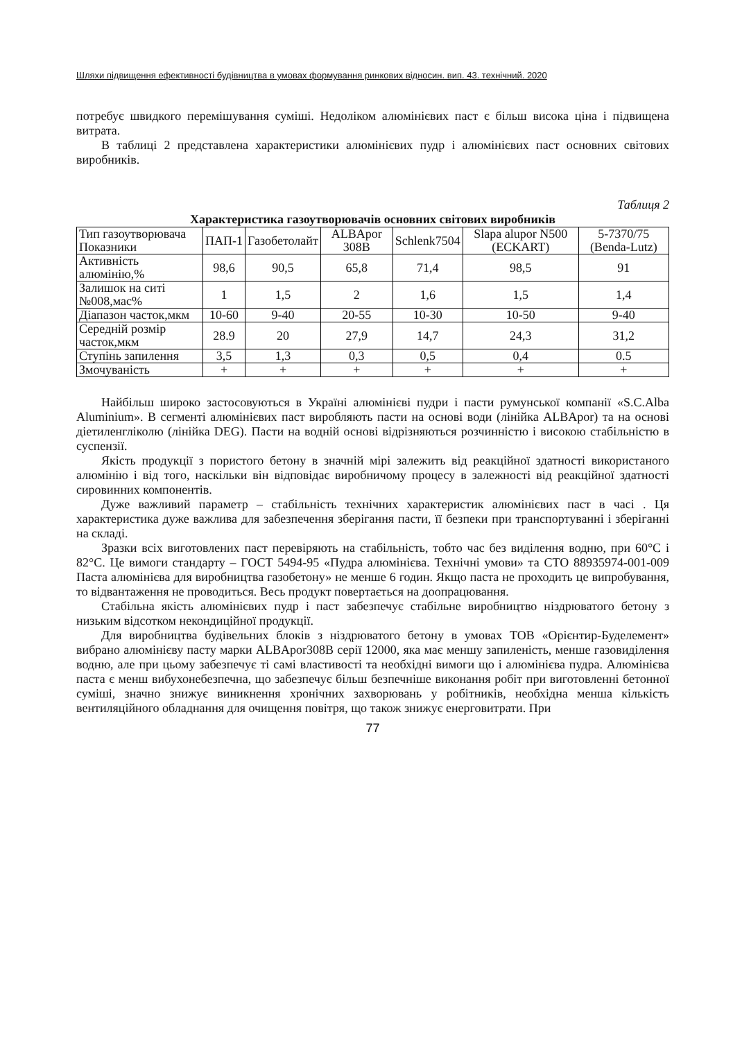Шляхи підвищення ефективності будівництва в умовах формування ринкових відносин. вип. 43. технічний. 2020
потребує швидкого перемішування суміші. Недоліком алюмінієвих паст є більш висока ціна і підвищена витрата.
В таблиці 2 представлена характеристики алюмінієвих пудр і алюмінієвих паст основних світових виробників.
Таблиця 2
Характеристика газоутворювачів основних світових виробників
| Тип газоутворювача Показники | ПАП-1 | Газобетолайт | ALBApor 308B | Schlenk7504 | Slapa alupor N500 (ECKART) | 5-7370/75 (Benda-Lutz) |
| --- | --- | --- | --- | --- | --- | --- |
| Активність алюмінію,% | 98,6 | 90,5 | 65,8 | 71,4 | 98,5 | 91 |
| Залишок на ситі №008,мас% | 1 | 1,5 | 2 | 1,6 | 1,5 | 1,4 |
| Діапазон часток,мкм | 10-60 | 9-40 | 20-55 | 10-30 | 10-50 | 9-40 |
| Середній розмір часток,мкм | 28.9 | 20 | 27,9 | 14,7 | 24,3 | 31,2 |
| Ступінь запилення | 3,5 | 1,3 | 0,3 | 0,5 | 0,4 | 0.5 |
| Змочуваність | + | + | + | + | + | + |
Найбільш широко застосовуються в Україні алюмінієві пудри і пасти румунської компанії «S.C.Alba Aluminium». В сегменті алюмінієвих паст виробляють пасти на основі води (лінійка ALBApor) та на основі діетиленгліколю (лінійка DEG). Пасти на водній основі відрізняються розчинністю і високою стабільністю в суспензії.
Якість продукції з пористого бетону в значній мірі залежить від реакційної здатності використаного алюмінію і від того, наскільки він відповідає виробничому процесу в залежності від реакційної здатності сировинних компонентів.
Дуже важливий параметр – стабільність технічних характеристик алюмінієвих паст в часі . Ця характеристика дуже важлива для забезпечення зберігання пасти, її безпеки при транспортуванні і зберіганні на складі.
Зразки всіх виготовлених паст перевіряють на стабільність, тобто час без виділення водню, при 60°С і 82°С. Це вимоги стандарту – ГОСТ 5494-95 «Пудра алюмінієва. Технічні умови» та СТО 88935974-001-009 Паста алюмінієва для виробництва газобетону» не менше 6 годин. Якщо паста не проходить це випробування, то відвантаження не проводиться. Весь продукт повертається на доопрацювання.
Стабільна якість алюмінієвих пудр і паст забезпечує стабільне виробництво ніздрюватого бетону з низьким відсотком некондиційної продукції.
Для виробництва будівельних блоків з ніздрюватого бетону в умовах ТОВ «Орієнтир-Буделемент» вибрано алюмінієву пасту марки ALBApor308B серії 12000, яка має меншу запиленість, менше газовиділення водню, але при цьому забезпечує ті самі властивості та необхідні вимоги що і алюмінієва пудра. Алюмінієва паста є менш вибухонебезпечна, що забезпечує більш безпечніше виконання робіт при виготовленні бетонної суміші, значно знижує виникнення хронічних захворювань у робітників, необхідна менша кількість вентиляційного обладнання для очищення повітря, що також знижує енерговитрати. При
77